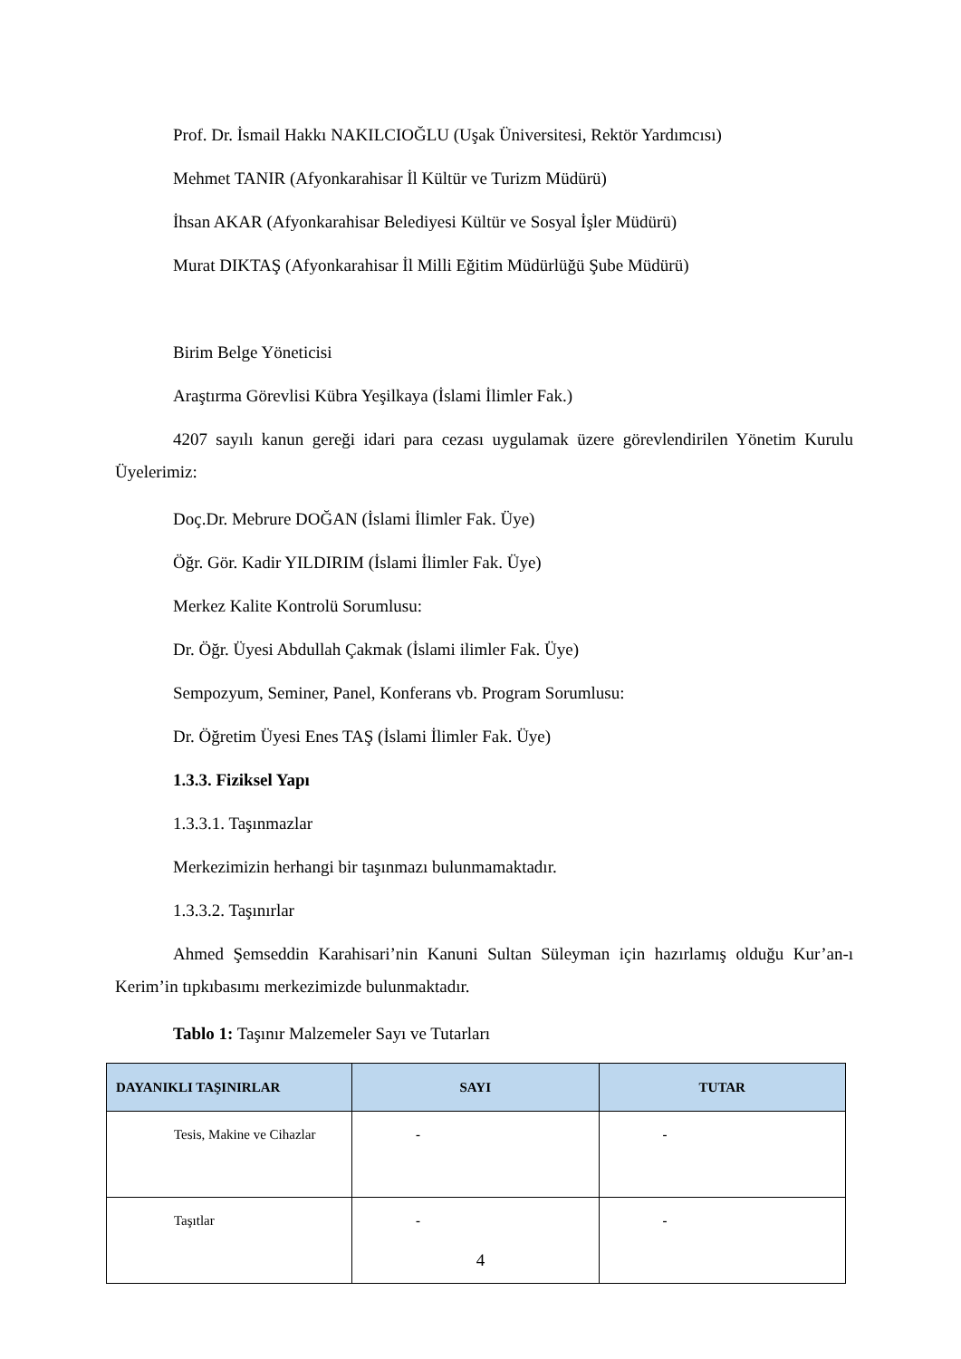Prof. Dr. İsmail Hakkı NAKILCIOĞLU (Uşak Üniversitesi, Rektör Yardımcısı)
Mehmet TANIR (Afyonkarahisar İl Kültür ve Turizm Müdürü)
İhsan AKAR (Afyonkarahisar Belediyesi Kültür ve Sosyal İşler Müdürü)
Murat DIKTAŞ (Afyonkarahisar İl Milli Eğitim Müdürlüğü Şube Müdürü)
Birim Belge Yöneticisi
Araştırma Görevlisi Kübra Yeşilkaya (İslami İlimler Fak.)
4207 sayılı kanun gereği idari para cezası uygulamak üzere görevlendirilen Yönetim Kurulu Üyelerimiz:
Doç.Dr. Mebrure DOĞAN (İslami İlimler Fak. Üye)
Öğr. Gör. Kadir YILDIRIM (İslami İlimler Fak. Üye)
Merkez Kalite Kontrolü Sorumlusu:
Dr. Öğr. Üyesi Abdullah Çakmak (İslami ilimler Fak. Üye)
Sempozyum, Seminer, Panel, Konferans vb. Program Sorumlusu:
Dr. Öğretim Üyesi Enes TAŞ (İslami İlimler Fak. Üye)
1.3.3. Fiziksel Yapı
1.3.3.1. Taşınmazlar
Merkezimizin herhangi bir taşınmazı bulunmamaktadır.
1.3.3.2. Taşınırlar
Ahmed Şemseddin Karahisari’nin Kanuni Sultan Süleyman için hazırlamış olduğu Kur’an-ı Kerim’in tıpkıbasımı merkezimizde bulunmaktadır.
Tablo 1: Taşınır Malzemeler Sayı ve Tutarları
| DAYANIKLI TAŞINIRLAR | SAYI | TUTAR |
| --- | --- | --- |
| Tesis, Makine ve Cihazlar | - | - |
| Taşıtlar | - | - |
4